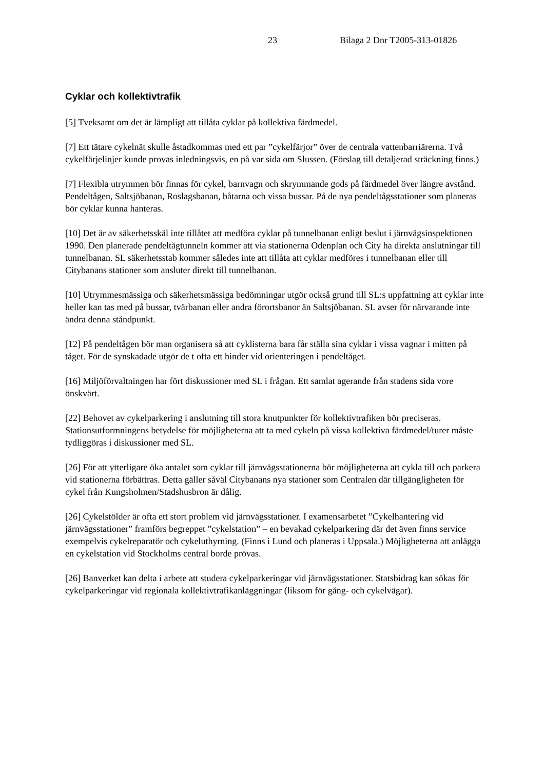23 Bilaga 2 Dnr T2005-313-01826
Cyklar och kollektivtrafik
[5] Tveksamt om det är lämpligt att tillåta cyklar på kollektiva färdmedel.
[7] Ett tätare cykelnät skulle åstadkommas med ett par ”cykelfärjor” över de centrala vattenbarriärerna. Två cykelfärjelinjer kunde provas inledningsvis, en på var sida om Slussen. (Förslag till detaljerad sträckning finns.)
[7] Flexibla utrymmen bör finnas för cykel, barnvagn och skrymmande gods på färdmedel över längre avstånd. Pendeltågen, Saltsjöbanan, Roslagsbanan, båtarna och vissa bussar. På de nya pendeltågsstationer som planeras bör cyklar kunna hanteras.
[10] Det är av säkerhetsskäl inte tillåtet att medföra cyklar på tunnelbanan enligt beslut i järnvägsinspektionen 1990. Den planerade pendeltågtunneln kommer att via stationerna Odenplan och City ha direkta anslutningar till tunnelbanan. SL säkerhetsstab kommer således inte att tillåta att cyklar medföres i tunnelbanan eller till Citybanans stationer som ansluter direkt till tunnelbanan.
[10] Utrymmesmässiga och säkerhetsmässiga bedömningar utgör också grund till SL:s uppfattning att cyklar inte heller kan tas med på bussar, tvärbanan eller andra förortsbanor än Saltsjöbanan. SL avser för närvarande inte ändra denna ståndpunkt.
[12] På pendeltågen bör man organisera så att cyklisterna bara får ställa sina cyklar i vissa vagnar i mitten på tåget. För de synskadade utgör de t ofta ett hinder vid orienteringen i pendeltåget.
[16] Miljöförvaltningen har fört diskussioner med SL i frågan. Ett samlat agerande från stadens sida vore önskvärt.
[22] Behovet av cykelparkering i anslutning till stora knutpunkter för kollektivtrafiken bör preciseras. Stationsutformningens betydelse för möjligheterna att ta med cykeln på vissa kollektiva färdmedel/turer måste tydliggöras i diskussioner med SL.
[26] För att ytterligare öka antalet som cyklar till järnvägsstationerna bör möjligheterna att cykla till och parkera vid stationerna förbättras. Detta gäller såväl Citybanans nya stationer som Centralen där tillgängligheten för cykel från Kungsholmen/Stadshusbron är dålig.
[26] Cykelstölder är ofta ett stort problem vid järnvägsstationer. I examensarbetet ”Cykelhantering vid järnvägsstationer” framförs begreppet ”cykelstation” – en bevakad cykelparkering där det även finns service exempelvis cykelreparatör och cykeluthyrning. (Finns i Lund och planeras i Uppsala.) Möjligheterna att anlägga en cykelstation vid Stockholms central borde prövas.
[26] Banverket kan delta i arbete att studera cykelparkeringar vid järnvägsstationer. Statsbidrag kan sökas för cykelparkeringar vid regionala kollektivtrafikanläggningar (liksom för gång- och cykelvägar).